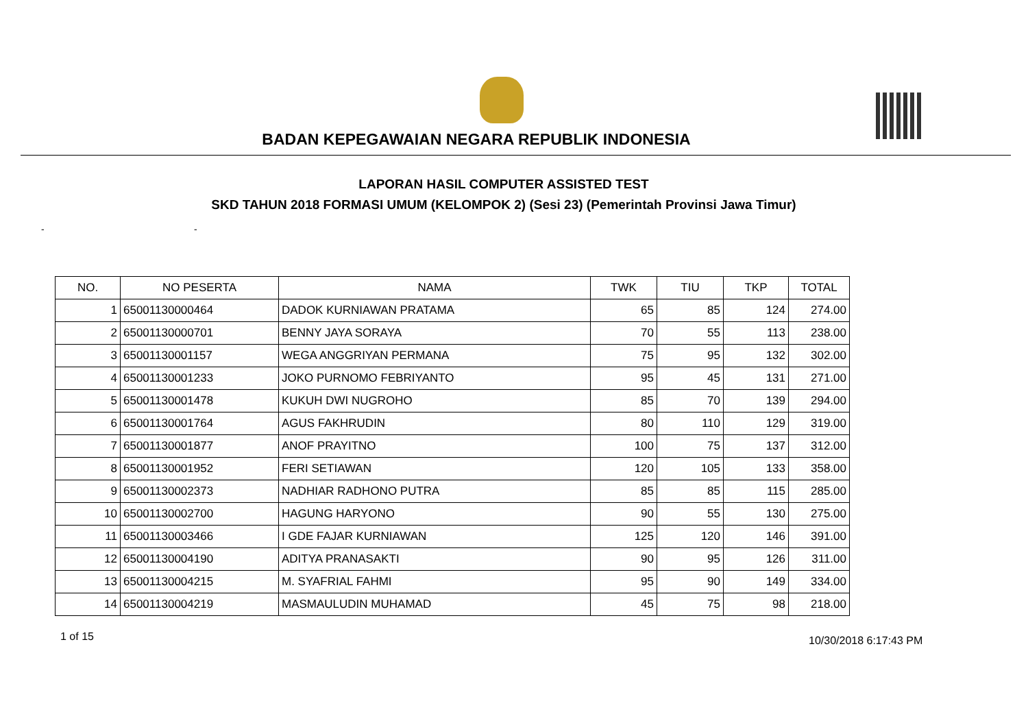BADAN KEPEGAWAIAN NEGARA REPUBLIK INDONESIA
LAPORAN HASIL COMPUTER ASSISTED TEST
SKD TAHUN 2018 FORMASI UMUM (KELOMPOK 2) (Sesi 23) (Pemerintah Provinsi Jawa Timur)
- -
| NO. | NO PESERTA | NAMA | TWK | TIU | TKP | TOTAL |
| --- | --- | --- | --- | --- | --- | --- |
| 1 | 65001130000464 | DADOK KURNIAWAN PRATAMA | 65 | 85 | 124 | 274.00 |
| 2 | 65001130000701 | BENNY JAYA SORAYA | 70 | 55 | 113 | 238.00 |
| 3 | 65001130001157 | WEGA ANGGRIYAN PERMANA | 75 | 95 | 132 | 302.00 |
| 4 | 65001130001233 | JOKO PURNOMO FEBRIYANTO | 95 | 45 | 131 | 271.00 |
| 5 | 65001130001478 | KUKUH DWI NUGROHO | 85 | 70 | 139 | 294.00 |
| 6 | 65001130001764 | AGUS FAKHRUDIN | 80 | 110 | 129 | 319.00 |
| 7 | 65001130001877 | ANOF PRAYITNO | 100 | 75 | 137 | 312.00 |
| 8 | 65001130001952 | FERI SETIAWAN | 120 | 105 | 133 | 358.00 |
| 9 | 65001130002373 | NADHIAR RADHONO PUTRA | 85 | 85 | 115 | 285.00 |
| 10 | 65001130002700 | HAGUNG HARYONO | 90 | 55 | 130 | 275.00 |
| 11 | 65001130003466 | I GDE FAJAR KURNIAWAN | 125 | 120 | 146 | 391.00 |
| 12 | 65001130004190 | ADITYA PRANASAKTI | 90 | 95 | 126 | 311.00 |
| 13 | 65001130004215 | M. SYAFRIAL FAHMI | 95 | 90 | 149 | 334.00 |
| 14 | 65001130004219 | MASMAULUDIN MUHAMAD | 45 | 75 | 98 | 218.00 |
1 of 15 10/30/2018 6:17:43 PM